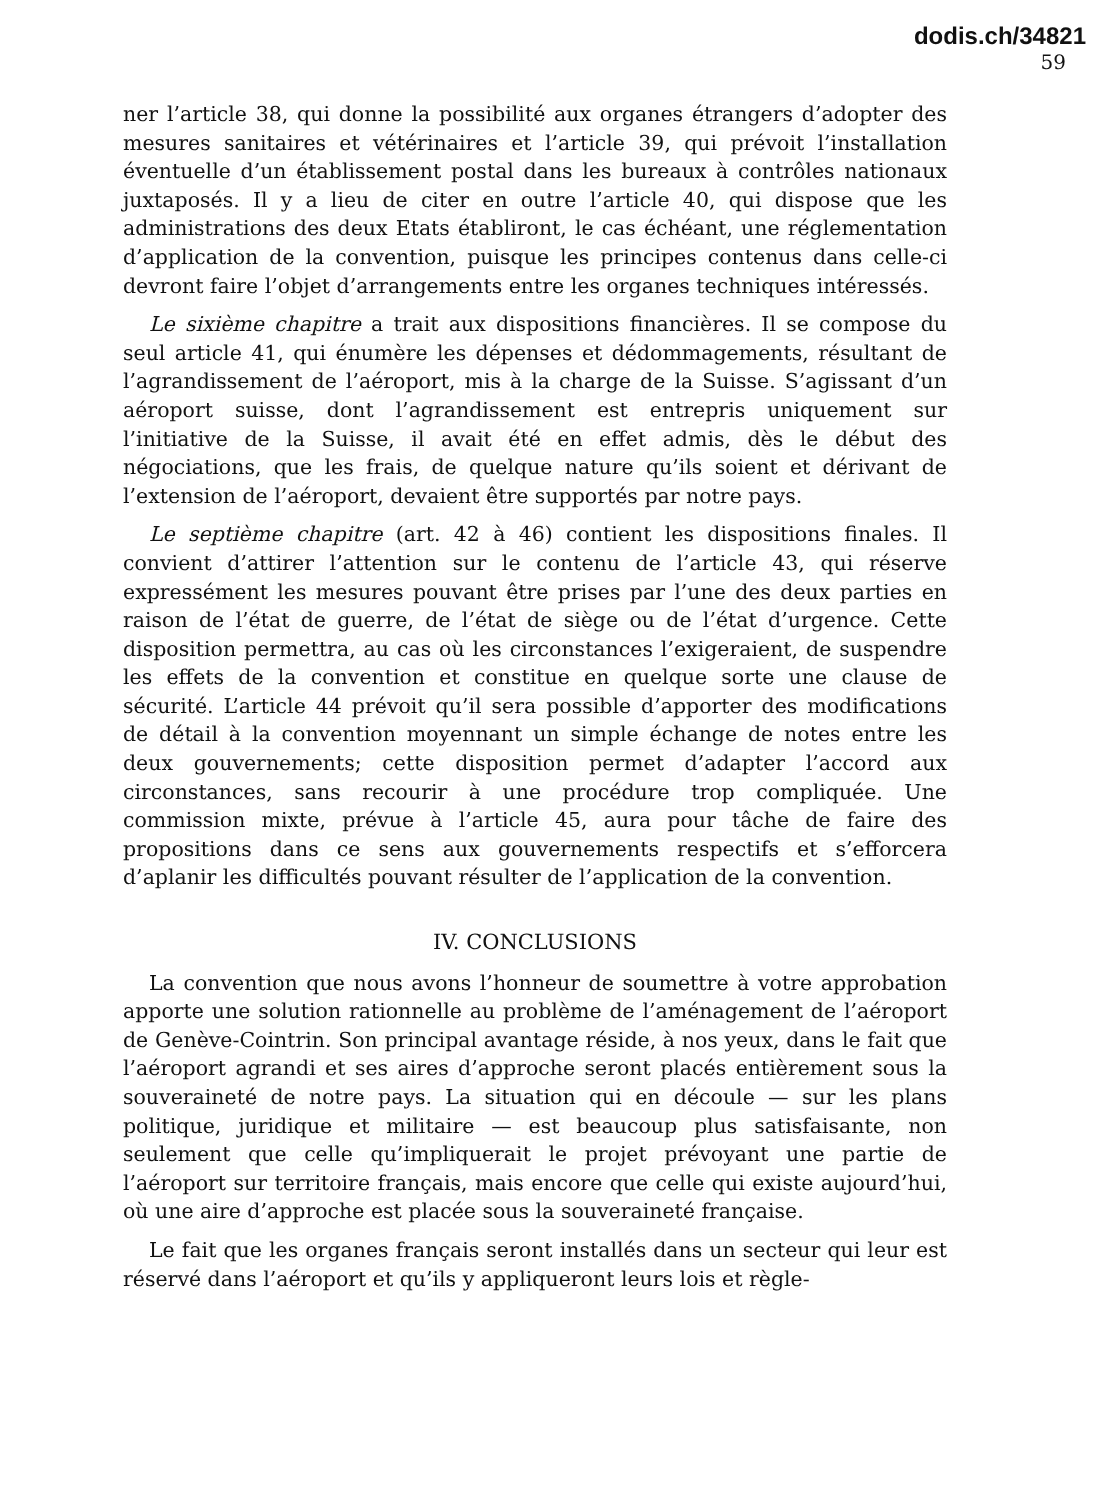dodis.ch/34821
59
ner l’article 38, qui donne la possibilité aux organes étrangers d’adopter des mesures sanitaires et vétérinaires et l’article 39, qui prévoit l’installation éventuelle d’un établissement postal dans les bureaux à contrôles nationaux juxtaposés. Il y a lieu de citer en outre l’article 40, qui dispose que les administrations des deux Etats établiront, le cas échéant, une réglementation d’application de la convention, puisque les principes contenus dans celle-ci devront faire l’objet d’arrangements entre les organes techniques intéressés.
Le sixième chapitre a trait aux dispositions financières. Il se compose du seul article 41, qui énumère les dépenses et dédommagements, résultant de l’agrandissement de l’aéroport, mis à la charge de la Suisse. S’agissant d’un aéroport suisse, dont l’agrandissement est entrepris uniquement sur l’initiative de la Suisse, il avait été en effet admis, dès le début des négociations, que les frais, de quelque nature qu’ils soient et dérivant de l’extension de l’aéroport, devaient être supportés par notre pays.
Le septième chapitre (art. 42 à 46) contient les dispositions finales. Il convient d’attirer l’attention sur le contenu de l’article 43, qui réserve expressément les mesures pouvant être prises par l’une des deux parties en raison de l’état de guerre, de l’état de siège ou de l’état d’urgence. Cette disposition permettra, au cas où les circonstances l’exigeraient, de suspendre les effets de la convention et constitue en quelque sorte une clause de sécurité. L’article 44 prévoit qu’il sera possible d’apporter des modifications de détail à la convention moyennant un simple échange de notes entre les deux gouvernements; cette disposition permet d’adapter l’accord aux circonstances, sans recourir à une procédure trop compliquée. Une commission mixte, prévue à l’article 45, aura pour tâche de faire des propositions dans ce sens aux gouvernements respectifs et s’efforcera d’aplanir les difficultés pouvant résulter de l’application de la convention.
IV. CONCLUSIONS
La convention que nous avons l’honneur de soumettre à votre approbation apporte une solution rationnelle au problème de l’aménagement de l’aéroport de Genève-Cointrin. Son principal avantage réside, à nos yeux, dans le fait que l’aéroport agrandi et ses aires d’approche seront placés entièrement sous la souveraineté de notre pays. La situation qui en découle — sur les plans politique, juridique et militaire — est beaucoup plus satisfaisante, non seulement que celle qu’impliquerait le projet prévoyant une partie de l’aéroport sur territoire français, mais encore que celle qui existe aujourd’hui, où une aire d’approche est placée sous la souveraineté française.
Le fait que les organes français seront installés dans un secteur qui leur est réservé dans l’aéroport et qu’ils y appliqueront leurs lois et règle-